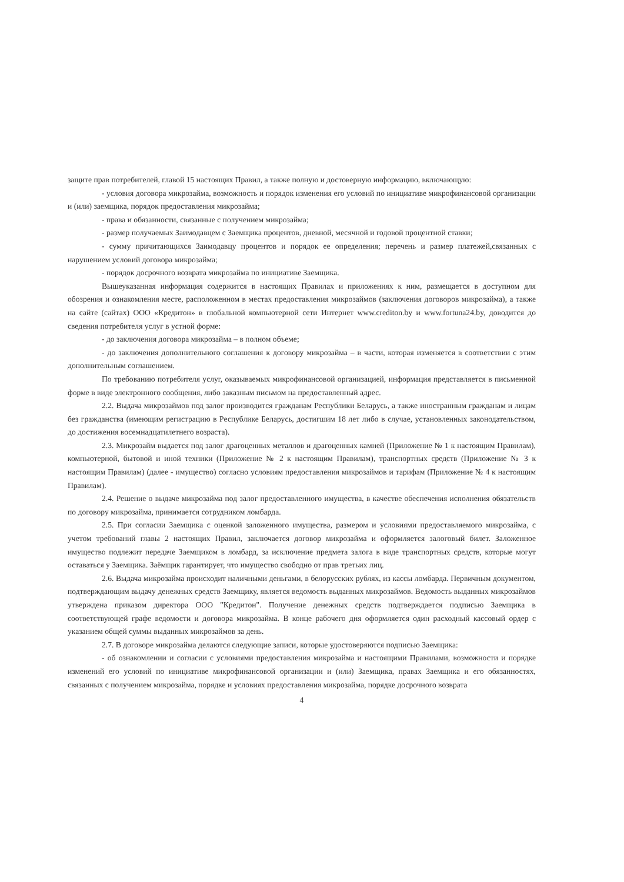защите прав потребителей, главой 15 настоящих Правил, а также полную и достоверную информацию, включающую:
- условия договора микрозайма, возможность и порядок изменения его условий по инициативе микрофинансовой организации и (или) заемщика, порядок предоставления микрозайма;
- права и обязанности, связанные с получением микрозайма;
- размер получаемых Заимодавцем с Заемщика процентов, дневной, месячной и годовой процентной ставки;
- сумму причитающихся Заимодавцу процентов и порядок ее определения; перечень и размер платежей,связанных с нарушением условий договора микрозайма;
- порядок досрочного возврата микрозайма по инициативе Заемщика.
Вышеуказанная информация содержится в настоящих Правилах и приложениях к ним, размещается в доступном для обозрения и ознакомления месте, расположенном в местах предоставления микрозаймов (заключения договоров микрозайма), а также на сайте (сайтах) ООО «Кредитон» в глобальной компьютерной сети Интернет www.crediton.by и www.fortuna24.by, доводится до сведения потребителя услуг в устной форме:
- до заключения договора микрозайма – в полном объеме;
- до заключения дополнительного соглашения к договору микрозайма – в части, которая изменяется в соответствии с этим дополнительным соглашением.
По требованию потребителя услуг, оказываемых микрофинансовой организацией, информация представляется в письменной форме в виде электронного сообщения, либо заказным письмом на предоставленный адрес.
2.2. Выдача микрозаймов под залог производится гражданам Республики Беларусь, а также иностранным гражданам и лицам без гражданства (имеющим регистрацию в Республике Беларусь, достигшим 18 лет либо в случае, установленных законодательством, до достижения восемнадцатилетнего возраста).
2.3. Микрозайм выдается под залог драгоценных металлов и драгоценных камней (Приложение № 1 к настоящим Правилам), компьютерной, бытовой и иной техники (Приложение № 2 к настоящим Правилам), транспортных средств (Приложение № 3 к настоящим Правилам) (далее - имущество) согласно условиям предоставления микрозаймов и тарифам (Приложение № 4 к настоящим Правилам).
2.4. Решение о выдаче микрозайма под залог предоставленного имущества, в качестве обеспечения исполнения обязательств по договору микрозайма, принимается сотрудником ломбарда.
2.5. При согласии Заемщика с оценкой заложенного имущества, размером и условиями предоставляемого микрозайма, с учетом требований главы 2 настоящих Правил, заключается договор микрозайма и оформляется залоговый билет. Заложенное имущество подлежит передаче Заемщиком в ломбард, за исключение предмета залога в виде транспортных средств, которые могут оставаться у Заемщика. Заёмщик гарантирует, что имущество свободно от прав третьих лиц.
2.6. Выдача микрозайма происходит наличными деньгами, в белорусских рублях, из кассы ломбарда. Первичным документом, подтверждающим выдачу денежных средств Заемщику, является ведомость выданных микрозаймов. Ведомость выданных микрозаймов утверждена приказом директора ООО "Кредитон". Получение денежных средств подтверждается подписью Заемщика в соответствующей графе ведомости и договора микрозайма. В конце рабочего дня оформляется один расходный кассовый ордер с указанием общей суммы выданных микрозаймов за день.
2.7. В договоре микрозайма делаются следующие записи, которые удостоверяются подписью Заемщика:
- об ознакомлении и согласии с условиями предоставления микрозайма и настоящими Правилами, возможности и порядке изменений его условий по инициативе микрофинансовой организации и (или) Заемщика, правах Заемщика и его обязанностях, связанных с получением микрозайма, порядке и условиях предоставления микрозайма, порядке досрочного возврата
4